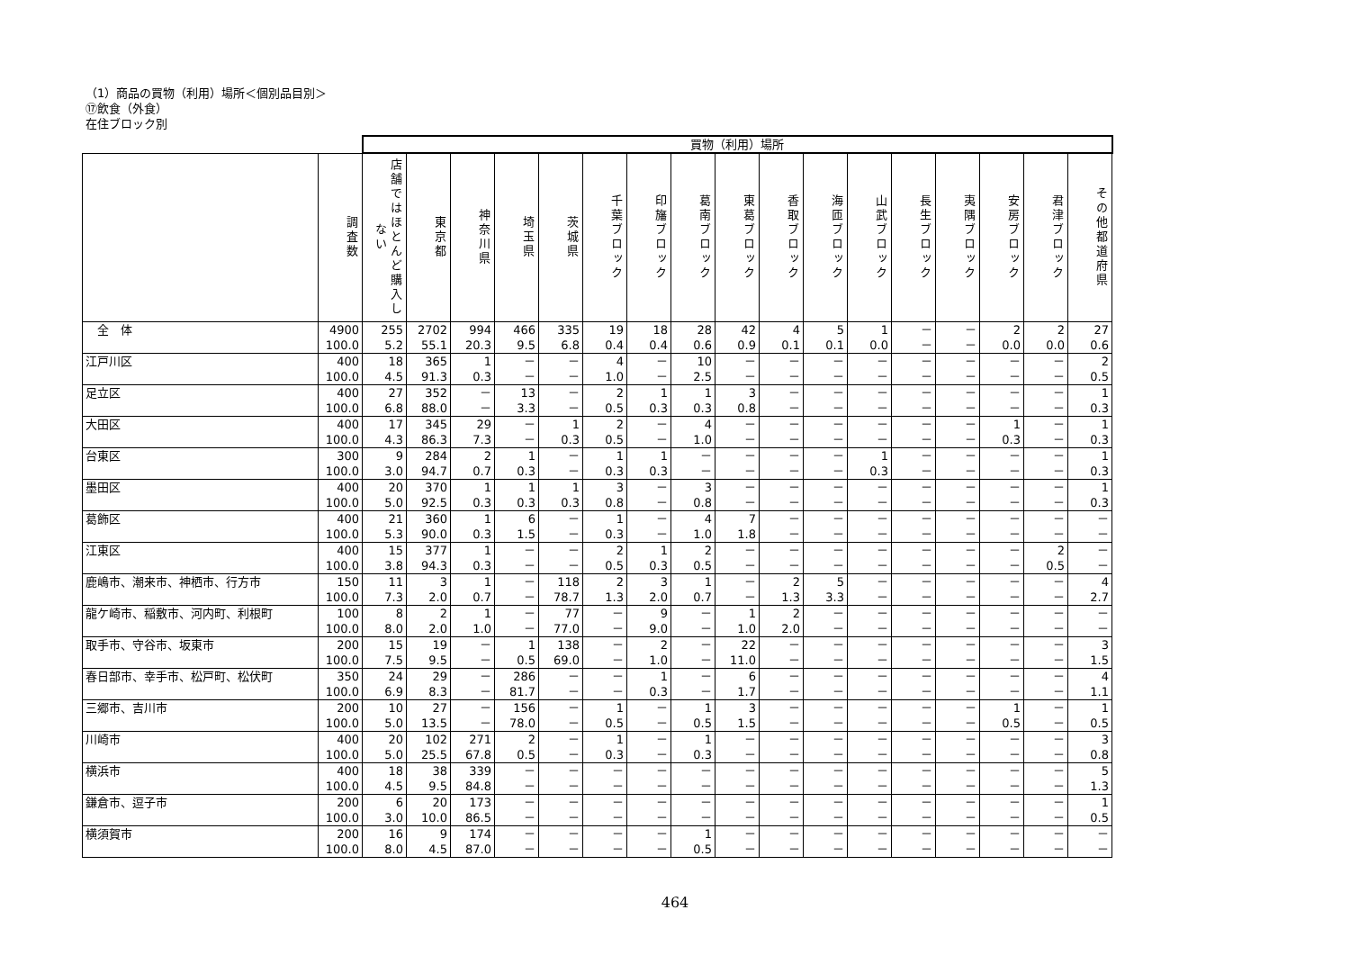（1）商品の買物（利用）場所＜個別品目別＞
⑰飲食（外食）
在住ブロック別
| | | 買物（利用）場所 | | | | | | | | | | | | | | | | |
| --- | --- | --- | --- | --- | --- | --- | --- | --- | --- | --- | --- | --- | --- | --- | --- | --- | --- | --- |
| | 調査数 | 店舗ではほとんど購入しない | 東京都 | 神奈川県 | 埼玉県 | 茨城県 | 千葉ブロック | 印旛ブロック | 葛南ブロック | 東葛ブロック | 香取ブロック | 海匝ブロック | 山武ブロック | 長生ブロック | 夷隅ブロック | 安房ブロック | 君津ブロック | その他都道府県 |
| 全 体 | 4900 100.0 | 255 5.2 | 2702 55.1 | 994 20.3 | 466 9.5 | 335 6.8 | 19 0.4 | 18 0.4 | 28 0.6 | 42 0.9 | 4 0.1 | 5 0.1 | 1 0.0 | － － | － － | 2 0.0 | 2 0.0 | 27 0.6 |
| 江戸川区 | 400 100.0 | 18 4.5 | 365 91.3 | 1 0.3 | － － | － － | 4 1.0 | － － | 10 2.5 | － － | － － | － － | － － | － － | － － | － － | － － | 2 0.5 |
| 足立区 | 400 100.0 | 27 6.8 | 352 88.0 | － － | 13 3.3 | － － | 2 0.5 | 1 0.3 | 1 0.3 | 3 0.8 | － － | － － | － － | － － | － － | － － | － － | 1 0.3 |
| 大田区 | 400 100.0 | 17 4.3 | 345 86.3 | 29 7.3 | － － | 1 0.3 | 2 0.5 | － － | 4 1.0 | － － | － － | － － | － － | － － | － － | 1 0.3 | － － | 1 0.3 |
| 台東区 | 300 100.0 | 9 3.0 | 284 94.7 | 2 0.7 | 1 0.3 | － － | 1 0.3 | 1 0.3 | － － | － － | － － | － － | 1 0.3 | － － | － － | － － | － － | 1 0.3 |
| 墨田区 | 400 100.0 | 20 5.0 | 370 92.5 | 1 0.3 | 1 0.3 | 1 0.3 | 3 0.8 | － － | 3 0.8 | － － | － － | － － | － － | － － | － － | － － | － － | 1 0.3 |
| 葛飾区 | 400 100.0 | 21 5.3 | 360 90.0 | 1 0.3 | 6 1.5 | － － | 1 0.3 | － － | 4 1.0 | 7 1.8 | － － | － － | － － | － － | － － | － － | － － | － － |
| 江東区 | 400 100.0 | 15 3.8 | 377 94.3 | 1 0.3 | － － | － － | 2 0.5 | 1 0.3 | 2 0.5 | － － | － － | － － | － － | － － | － － | － － | 2 0.5 | － － |
| 鹿嶋市、潮来市、神栖市、行方市 | 150 100.0 | 11 7.3 | 3 2.0 | 1 0.7 | － － | 118 78.7 | 2 1.3 | 3 2.0 | 1 0.7 | － － | 2 1.3 | 5 3.3 | － － | － － | － － | － － | － － | 4 2.7 |
| 龍ケ崎市、稲敷市、河内町、利根町 | 100 100.0 | 8 8.0 | 2 2.0 | 1 1.0 | － － | 77 77.0 | － － | 9 9.0 | － － | 1 1.0 | 2 2.0 | － － | － － | － － | － － | － － | － － | － － |
| 取手市、守谷市、坂東市 | 200 100.0 | 15 7.5 | 19 9.5 | － － | 1 0.5 | 138 69.0 | － － | 2 1.0 | － － | 22 11.0 | － － | － － | － － | － － | － － | － － | － － | 3 1.5 |
| 春日部市、幸手市、松戸町、松伏町 | 350 100.0 | 24 6.9 | 29 8.3 | － － | 286 81.7 | － － | － － | 1 0.3 | － － | 6 1.7 | － － | － － | － － | － － | － － | － － | － － | 4 1.1 |
| 三郷市、吉川市 | 200 100.0 | 10 5.0 | 27 13.5 | － － | 156 78.0 | － － | 1 0.5 | － － | 1 0.5 | 3 1.5 | － － | － － | － － | － － | － － | 1 0.5 | － － | 1 0.5 |
| 川崎市 | 400 100.0 | 20 5.0 | 102 25.5 | 271 67.8 | 2 0.5 | － － | 1 0.3 | － － | 1 0.3 | － － | － － | － － | － － | － － | － － | － － | － － | 3 0.8 |
| 横浜市 | 400 100.0 | 18 4.5 | 38 9.5 | 339 84.8 | － － | － － | － － | － － | － － | － － | － － | － － | － － | － － | － － | － － | － － | 5 1.3 |
| 鎌倉市、逗子市 | 200 100.0 | 6 3.0 | 20 10.0 | 173 86.5 | － － | － － | － － | － － | － － | － － | － － | － － | － － | － － | － － | － － | － － | 1 0.5 |
| 横須賀市 | 200 100.0 | 16 8.0 | 9 4.5 | 174 87.0 | － － | － － | － － | － － | 1 0.5 | － － | － － | － － | － － | － － | － － | － － | － － | － － |
464